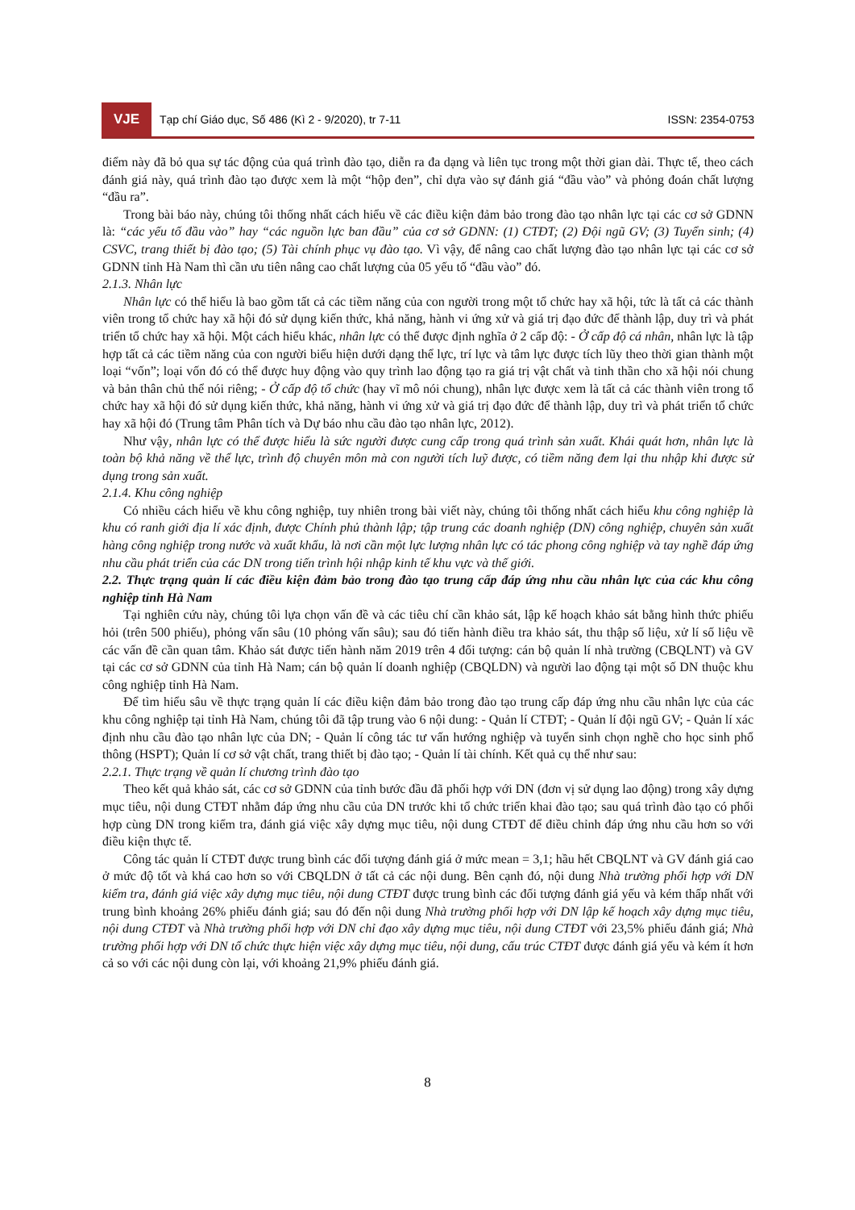VJE
Tạp chí Giáo dục, Số 486 (Kì 2 - 9/2020), tr 7-11
ISSN: 2354-0753
điểm này đã bỏ qua sự tác động của quá trình đào tạo, diễn ra đa dạng và liên tục trong một thời gian dài. Thực tế, theo cách đánh giá này, quá trình đào tạo được xem là một “hộp đen”, chỉ dựa vào sự đánh giá “đầu vào” và phỏng đoán chất lượng “đầu ra”.
Trong bài báo này, chúng tôi thống nhất cách hiểu về các điều kiện đảm bảo trong đào tạo nhân lực tại các cơ sở GDNN là: “các yếu tố đầu vào” hay “các nguồn lực ban đầu” của cơ sở GDNN: (1) CTĐT; (2) Đội ngũ GV; (3) Tuyển sinh; (4) CSVC, trang thiết bị đào tạo; (5) Tài chính phục vụ đào tạo. Vì vậy, để nâng cao chất lượng đào tạo nhân lực tại các cơ sở GDNN tỉnh Hà Nam thì cần ưu tiên nâng cao chất lượng của 05 yếu tố “đầu vào” đó.
2.1.3. Nhân lực
Nhân lực có thể hiểu là bao gồm tất cả các tiềm năng của con người trong một tổ chức hay xã hội, tức là tất cả các thành viên trong tổ chức hay xã hội đó sử dụng kiến thức, khả năng, hành vi ứng xử và giá trị đạo đức để thành lập, duy trì và phát triển tổ chức hay xã hội. Một cách hiểu khác, nhân lực có thể được định nghĩa ở 2 cấp độ: - Ở cấp độ cá nhân, nhân lực là tập hợp tất cả các tiềm năng của con người biểu hiện dưới dạng thể lực, trí lực và tâm lực được tích lũy theo thời gian thành một loại “vốn”; loại vốn đó có thể được huy động vào quy trình lao động tạo ra giá trị vật chất và tinh thần cho xã hội nói chung và bản thân chủ thể nói riêng; - Ở cấp độ tổ chức (hay vĩ mô nói chung), nhân lực được xem là tất cả các thành viên trong tổ chức hay xã hội đó sử dụng kiến thức, khả năng, hành vi ứng xử và giá trị đạo đức để thành lập, duy trì và phát triển tổ chức hay xã hội đó (Trung tâm Phân tích và Dự báo nhu cầu đào tạo nhân lực, 2012).
Như vậy, nhân lực có thể được hiểu là sức người được cung cấp trong quá trình sản xuất. Khái quát hơn, nhân lực là toàn bộ khả năng về thể lực, trình độ chuyên môn mà con người tích luỹ được, có tiềm năng đem lại thu nhập khi được sử dụng trong sản xuất.
2.1.4. Khu công nghiệp
Có nhiều cách hiểu về khu công nghiệp, tuy nhiên trong bài viết này, chúng tôi thống nhất cách hiểu khu công nghiệp là khu có ranh giới địa lí xác định, được Chính phủ thành lập; tập trung các doanh nghiệp (DN) công nghiệp, chuyên sản xuất hàng công nghiệp trong nước và xuất khẩu, là nơi cần một lực lượng nhân lực có tác phong công nghiệp và tay nghề đáp ứng nhu cầu phát triển của các DN trong tiến trình hội nhập kinh tế khu vực và thế giới.
2.2. Thực trạng quản lí các điều kiện đảm bảo trong đào tạo trung cấp đáp ứng nhu cầu nhân lực của các khu công nghiệp tỉnh Hà Nam
Tại nghiên cứu này, chúng tôi lựa chọn vấn đề và các tiêu chí cần khảo sát, lập kế hoạch khảo sát bằng hình thức phiếu hỏi (trên 500 phiếu), phỏng vấn sâu (10 phỏng vấn sâu); sau đó tiến hành điều tra khảo sát, thu thập số liệu, xử lí số liệu về các vấn đề cần quan tâm. Khảo sát được tiến hành năm 2019 trên 4 đối tượng: cán bộ quản lí nhà trường (CBQLNT) và GV tại các cơ sở GDNN của tỉnh Hà Nam; cán bộ quản lí doanh nghiệp (CBQLDN) và người lao động tại một số DN thuộc khu công nghiệp tỉnh Hà Nam.
Để tìm hiểu sâu về thực trạng quản lí các điều kiện đảm bảo trong đào tạo trung cấp đáp ứng nhu cầu nhân lực của các khu công nghiệp tại tỉnh Hà Nam, chúng tôi đã tập trung vào 6 nội dung: - Quản lí CTĐT; - Quản lí đội ngũ GV; - Quản lí xác định nhu cầu đào tạo nhân lực của DN; - Quản lí công tác tư vấn hướng nghiệp và tuyển sinh chọn nghề cho học sinh phổ thông (HSPT); Quản lí cơ sở vật chất, trang thiết bị đào tạo; - Quản lí tài chính. Kết quả cụ thể như sau:
2.2.1. Thực trạng về quản lí chương trình đào tạo
Theo kết quả khảo sát, các cơ sở GDNN của tỉnh bước đầu đã phối hợp với DN (đơn vị sử dụng lao động) trong xây dựng mục tiêu, nội dung CTĐT nhằm đáp ứng nhu cầu của DN trước khi tổ chức triển khai đào tạo; sau quá trình đào tạo có phối hợp cùng DN trong kiểm tra, đánh giá việc xây dựng mục tiêu, nội dung CTĐT để điều chỉnh đáp ứng nhu cầu hơn so với điều kiện thực tế.
Công tác quản lí CTĐT được trung bình các đối tượng đánh giá ở mức mean = 3,1; hầu hết CBQLNT và GV đánh giá cao ở mức độ tốt và khá cao hơn so với CBQLDN ở tất cả các nội dung. Bên cạnh đó, nội dung Nhà trường phối hợp với DN kiểm tra, đánh giá việc xây dựng mục tiêu, nội dung CTĐT được trung bình các đối tượng đánh giá yếu và kém thấp nhất với trung bình khoảng 26% phiếu đánh giá; sau đó đến nội dung Nhà trường phối hợp với DN lập kế hoạch xây dựng mục tiêu, nội dung CTĐT và Nhà trường phối hợp với DN chỉ đạo xây dựng mục tiêu, nội dung CTĐT với 23,5% phiếu đánh giá; Nhà trường phối hợp với DN tổ chức thực hiện việc xây dựng mục tiêu, nội dung, cấu trúc CTĐT được đánh giá yếu và kém ít hơn cả so với các nội dung còn lại, với khoảng 21,9% phiếu đánh giá.
8